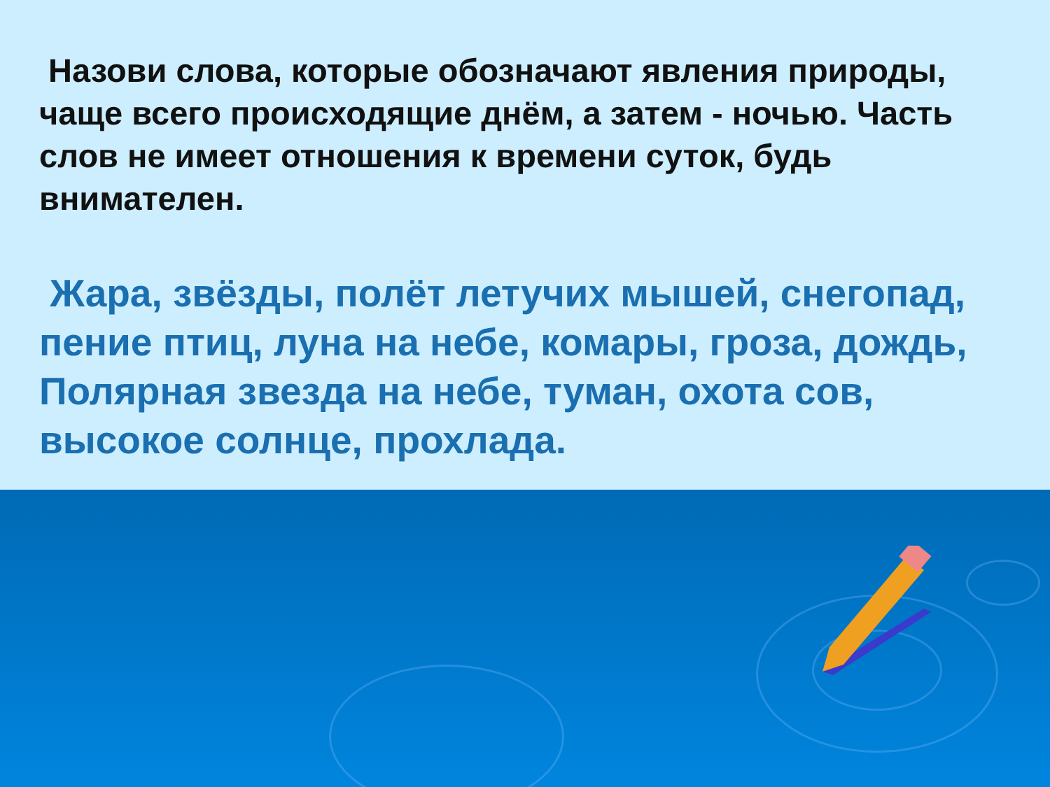Назови слова, которые обозначают явления природы, чаще всего происходящие днём, а затем - ночью. Часть слов не имеет отношения к времени суток, будь внимателен.
Жара, звёзды, полёт летучих мышей, снегопад, пение птиц, луна на небе, комары, гроза, дождь, Полярная звезда на небе, туман, охота сов, высокое солнце, прохлада.